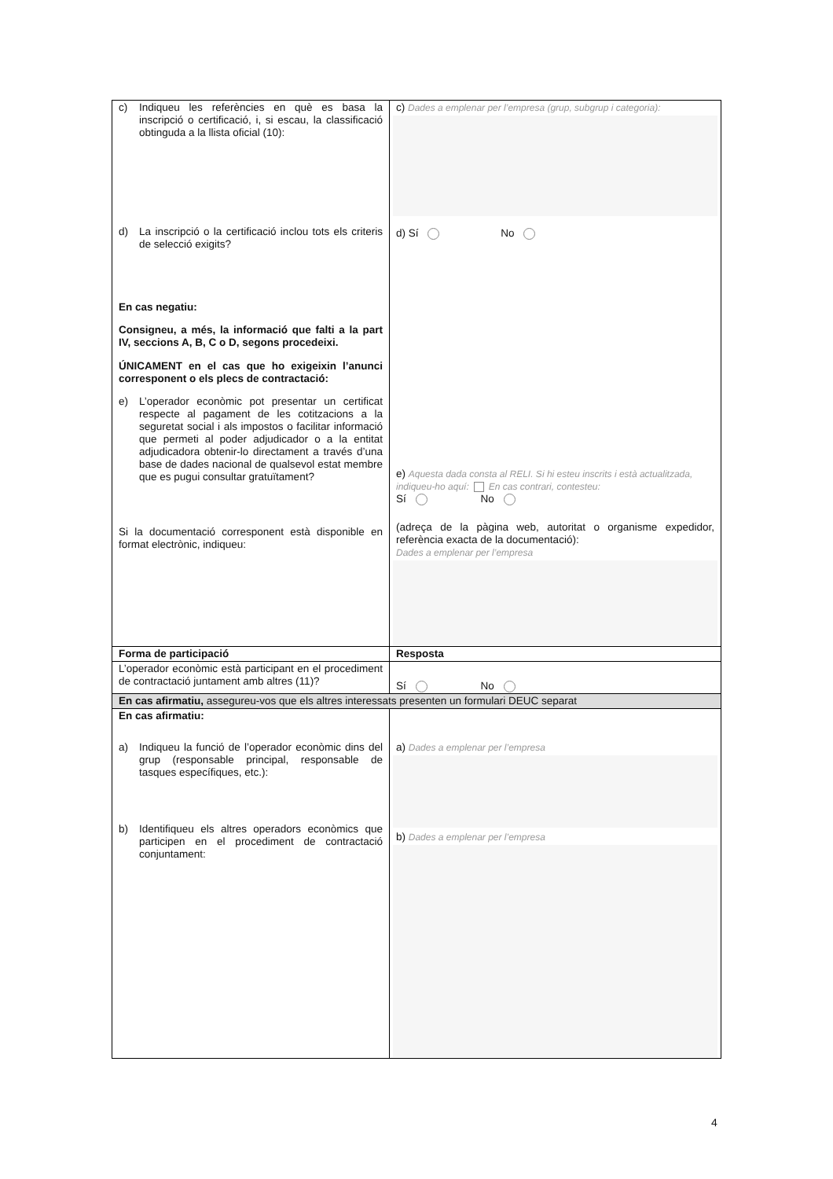| c) Indiqueu les referències en què es basa la inscripció o certificació, i, si escau, la classificació obtinguda a la llista oficial (10): d) La inscripció o la certificació inclou tots els criteris de selecció exigits? En cas negatiu: Consigneu, a més, la informació que falti a la part IV, seccions A, B, C o D, segons procedeixi. ÚNICAMENT en el cas que ho exigeixin l’anunci corresponent o els plecs de contractació: e) L’operador econòmic pot presentar un certificat respecte al pagament de les cotitzacions a la seguretat social i als impostos o facilitar informació que permeti al poder adjudicador o a la entitat adjudicadora obtenir-lo directament a través d’una base de dades nacional de qualsevol estat membre que es pugui consultar gratuïtament? Si la documentació corresponent està disponible en format electrònic, indiqueu: | c) Dades a emplenar per l’empresa (grup, subgrup i categoria): d) Sí No e) Aquesta dada consta al RELI. Si hi esteu inscrits i està actualitzada, indiqueu-ho aquí: En cas contrari, contesteu: Sí No (adreça de la pàgina web, autoritat o organisme expedidor, referència exacta de la documentació): Dades a emplenar per l’empresa |
| Forma de participació | Resposta |
| L’operador econòmic està participant en el procediment de contractació juntament amb altres (11)? | Sí No |
| En cas afirmatiu, assegureu-vos que els altres interessats presenten un formulari DEUC separat | |
| En cas afirmatiu: a) Indiqueu la funció de l’operador econòmic dins del grup (responsable principal, responsable de tasques específiques, etc.): b) Identifiqueu els altres operadors econòmics que participen en el procediment de contractació conjuntament: | a) Dades a emplenar per l’empresa b) Dades a emplenar per l’empresa |
4